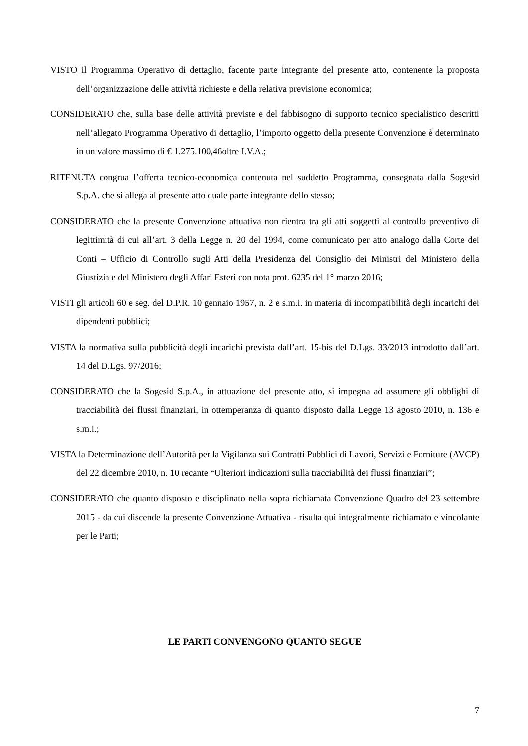VISTO il Programma Operativo di dettaglio, facente parte integrante del presente atto, contenente la proposta dell’organizzazione delle attività richieste e della relativa previsione economica;
CONSIDERATO che, sulla base delle attività previste e del fabbisogno di supporto tecnico specialistico descritti nell’allegato Programma Operativo di dettaglio, l’importo oggetto della presente Convenzione è determinato in un valore massimo di € 1.275.100,46oltre I.V.A.;
RITENUTA congrua l’offerta tecnico-economica contenuta nel suddetto Programma, consegnata dalla Sogesid S.p.A. che si allega al presente atto quale parte integrante dello stesso;
CONSIDERATO che la presente Convenzione attuativa non rientra tra gli atti soggetti al controllo preventivo di legittimità di cui all’art. 3 della Legge n. 20 del 1994, come comunicato per atto analogo dalla Corte dei Conti – Ufficio di Controllo sugli Atti della Presidenza del Consiglio dei Ministri del Ministero della Giustizia e del Ministero degli Affari Esteri con nota prot. 6235 del 1° marzo 2016;
VISTI gli articoli 60 e seg. del D.P.R. 10 gennaio 1957, n. 2 e s.m.i. in materia di incompatibilità degli incarichi dei dipendenti pubblici;
VISTA la normativa sulla pubblicità degli incarichi prevista dall’art. 15-bis del D.Lgs. 33/2013 introdotto dall’art. 14 del D.Lgs. 97/2016;
CONSIDERATO che la Sogesid S.p.A., in attuazione del presente atto, si impegna ad assumere gli obblighi di tracciabilità dei flussi finanziari, in ottemperanza di quanto disposto dalla Legge 13 agosto 2010, n. 136 e s.m.i.;
VISTA la Determinazione dell’Autorità per la Vigilanza sui Contratti Pubblici di Lavori, Servizi e Forniture (AVCP) del 22 dicembre 2010, n. 10 recante “Ulteriori indicazioni sulla tracciabilità dei flussi finanziari”;
CONSIDERATO che quanto disposto e disciplinato nella sopra richiamata Convenzione Quadro del 23 settembre 2015 - da cui discende la presente Convenzione Attuativa - risulta qui integralmente richiamato e vincolante per le Parti;
LE PARTI CONVENGONO QUANTO SEGUE
7